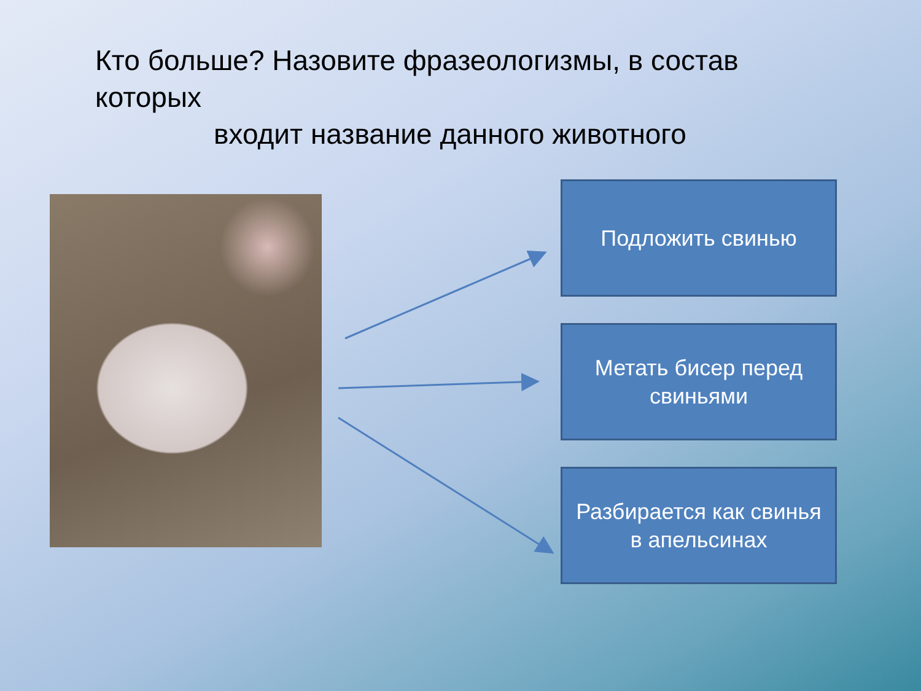Кто больше? Назовите фразеологизмы, в состав которых
входит название данного животного
Подложить свинью
Метать бисер перед
свиньями
Разбирается как свинья
в апельсинах